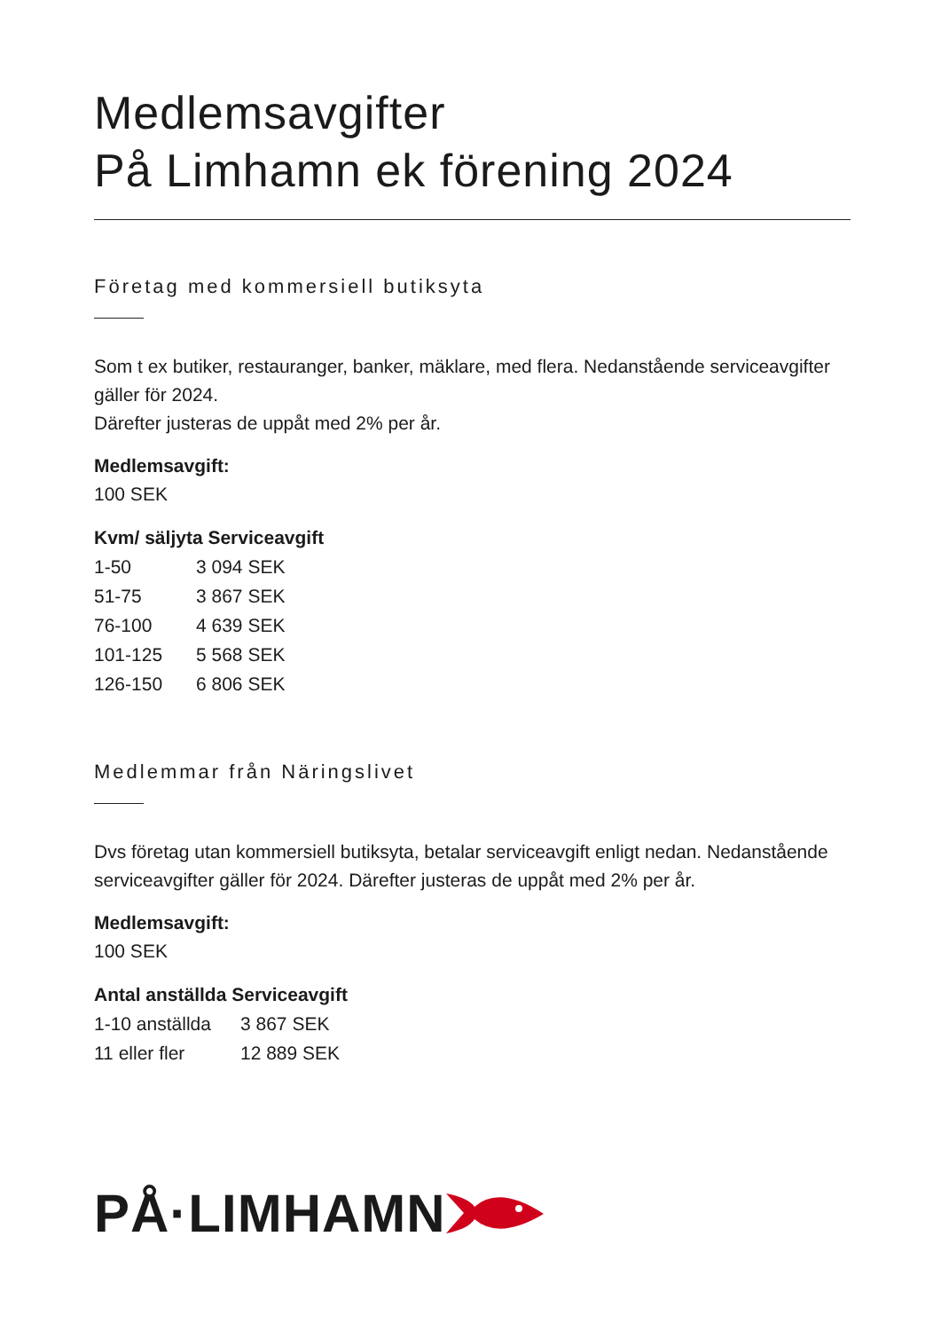Medlemsavgifter
På Limhamn ek förening 2024
Företag med kommersiell butiksyta
Som t ex butiker, restauranger, banker, mäklare, med flera. Nedanstående serviceavgifter gäller för 2024.
Därefter justeras de uppåt med 2% per år.
Medlemsavgift:
100 SEK
| Kvm/ säljyta Serviceavgift | |
| --- | --- |
| 1-50 | 3 094 SEK |
| 51-75 | 3 867 SEK |
| 76-100 | 4 639 SEK |
| 101-125 | 5 568 SEK |
| 126-150 | 6 806 SEK |
Medlemmar från Näringslivet
Dvs företag utan kommersiell butiksyta, betalar serviceavgift enligt nedan. Nedanstående serviceavgifter gäller för 2024. Därefter justeras de uppåt med 2% per år.
Medlemsavgift:
100 SEK
| Antal anställda Serviceavgift | |
| --- | --- |
| 1-10 anställda | 3 867 SEK |
| 11 eller fler | 12 889 SEK |
PÅ·LIMHAMN